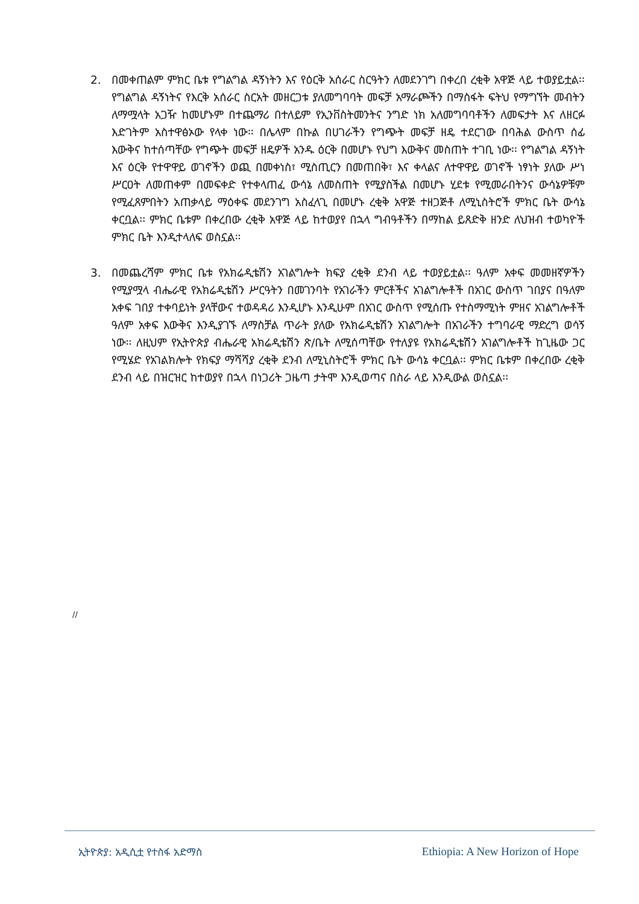2. በመቀጠልም ምክር ቤቱ የግልግል ዳኝነትን እና የዕርቅ አሰራር ስርዓትን ለመደንገግ በቀረበ ረቂቅ አዋጅ ላይ ተወያይቷል፡፡ የግልግል ዳኝነትና የእርቅ አሰራር ስርአት መዘርጋቱ ያለመግባባት መፍቻ አማራጮችን በማስፋት ፍትህ የማግኘት መብትን ለማሟላት አጋዥ ከመሆኑም በተጨማሪ በተለይም የኢንቨስትመንትና ንግድ ነክ አለመግባባቶችን ለመፍታት እና ለዘርፉ እድገትም አስተዋፅኦው የላቀ ነው፡፡ በሌላም በኩል በሀገራችን የግጭት መፍቻ ዘዴ ተደርገው በባሕል ውስጥ ሰፊ እውቅና ከተሰጣቸው የግጭት መፍቻ ዘዴዎች አንዱ ዕርቅ በመሆኑ የህግ እውቅና መስጠት ተገቢ ነው፡፡ የግልግል ዳኝነት እና ዕርቅ የተዋዋይ ወገኖችን ወጪ በመቀነስ፣ ሚስጢርን በመጠበቅ፣ እና ቀላልና ለተዋዋይ ወገኖች ነፃነት ያለው ሥነ ሥርዐት ለመጠቀም በመፍቀድ የተቀላጠፈ ውሳኔ ለመስጠት የሚያስችል በመሆኑ ሂደቱ የሚመራበትንና ውሳኔዎቹም የሚፈጸምበትን አጠቃላይ ማዕቀፍ መደንገግ አስፈላጊ በመሆኑ ረቂቅ አዋጅ ተዘጋጅቶ ለሚኒስትሮች ምክር ቤት ውሳኔ ቀርቧል፡፡ ምክር ቤቱም በቀረበው ረቂቅ አዋጅ ላይ ከተወያየ በኋላ ግብዓቶችን በማከል ይጸድቅ ዘንድ ለህዝብ ተወካዮች ምክር ቤት እንዲተላለፍ ወስኗል፡፡
3. በመጨረሻም ምክር ቤቱ የአክሬዲቴሽን አገልግሎት ክፍያ ረቂቅ ደንብ ላይ ተወያይቷል፡፡ ዓለም አቀፍ መመዘኛዎችን የሚያሟላ ብሔራዊ የአክሬዲቴሽን ሥርዓትን በመገንባት የአገራችን ምርቶችና አገልግሎቶች በአገር ውስጥ ገበያና በዓለም አቀፍ ገበያ ተቀባይነት ያላቸውና ተወዳዳሪ እንዲሆኑ እንዲሁም በአገር ውስጥ የሚሰጡ የተስማሚነት ምዘና አገልግሎቶች ዓለም አቀፍ እውቅና እንዲያገኙ ለማስቻል ጥራት ያለው የአክሬዲቴሽን አገልግሎት በአገራችን ተግባራዊ ማድረግ ወሳኝ ነው፡፡ ለዚህም የኢትዮጵያ ብሔራዊ አክሬዲቴሽን ጽ/ቤት ለሚሰጣቸው የተለያዩ የአክሬዲቴሽን አገልግሎቶች ከጊዜው ጋር የሚሄድ የአገልክሎት የክፍያ ማሻሻያ ረቂቅ ደንብ ለሚኒስትሮች ምክር ቤት ውሳኔ ቀርቧል፡፡ ምክር ቤቱም በቀረበው ረቂቅ ደንብ ላይ በዝርዝር ከተወያየ በኋላ በነጋሪት ጋዜጣ ታትሞ እንዲወጣና በስራ ላይ እንዲውል ወስኗል፡፡
//
ኢትዮጵያ: አዲሲቷ የተስፋ አድማስ Ethiopia: A New Horizon of Hope